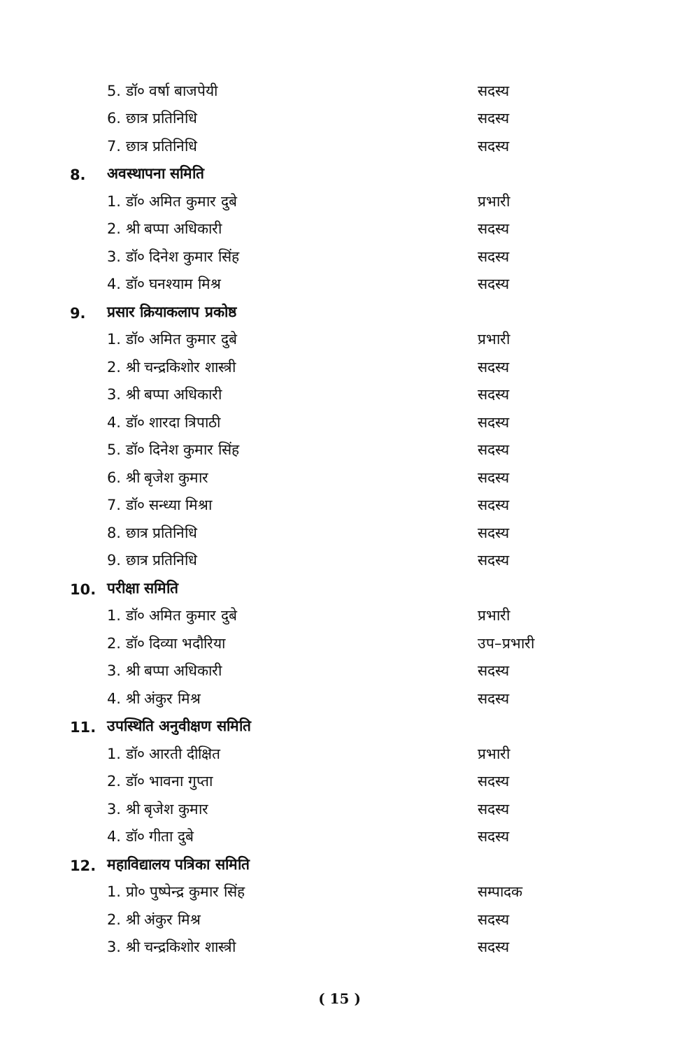5. डॉ० वर्षा बाजपेयी सदस्य
6. छात्र प्रतिनिधि सदस्य
7. छात्र प्रतिनिधि सदस्य
8. अवस्थापना समिति
1. डॉ० अमित कुमार दुबे प्रभारी
2. श्री बप्पा अधिकारी सदस्य
3. डॉ० दिनेश कुमार सिंह सदस्य
4. डॉ० घनश्याम मिश्र सदस्य
9. प्रसार क्रियाकलाप प्रकोष्ठ
1. डॉ० अमित कुमार दुबे प्रभारी
2. श्री चन्द्रकिशोर शास्त्री सदस्य
3. श्री बप्पा अधिकारी सदस्य
4. डॉ० शारदा त्रिपाठी सदस्य
5. डॉ० दिनेश कुमार सिंह सदस्य
6. श्री बृजेश कुमार सदस्य
7. डॉ० सन्ध्या मिश्रा सदस्य
8. छात्र प्रतिनिधि सदस्य
9. छात्र प्रतिनिधि सदस्य
10. परीक्षा समिति
1. डॉ० अमित कुमार दुबे प्रभारी
2. डॉ० दिव्या भदौरिया उप–प्रभारी
3. श्री बप्पा अधिकारी सदस्य
4. श्री अंकुर मिश्र सदस्य
11. उपस्थिति अनुवीक्षण समिति
1. डॉ० आरती दीक्षित प्रभारी
2. डॉ० भावना गुप्ता सदस्य
3. श्री बृजेश कुमार सदस्य
4. डॉ० गीता दुबे सदस्य
12. महाविद्यालय पत्रिका समिति
1. प्रो० पुष्पेन्द्र कुमार सिंह सम्पादक
2. श्री अंकुर मिश्र सदस्य
3. श्री चन्द्रकिशोर शास्त्री सदस्य
( 15 )